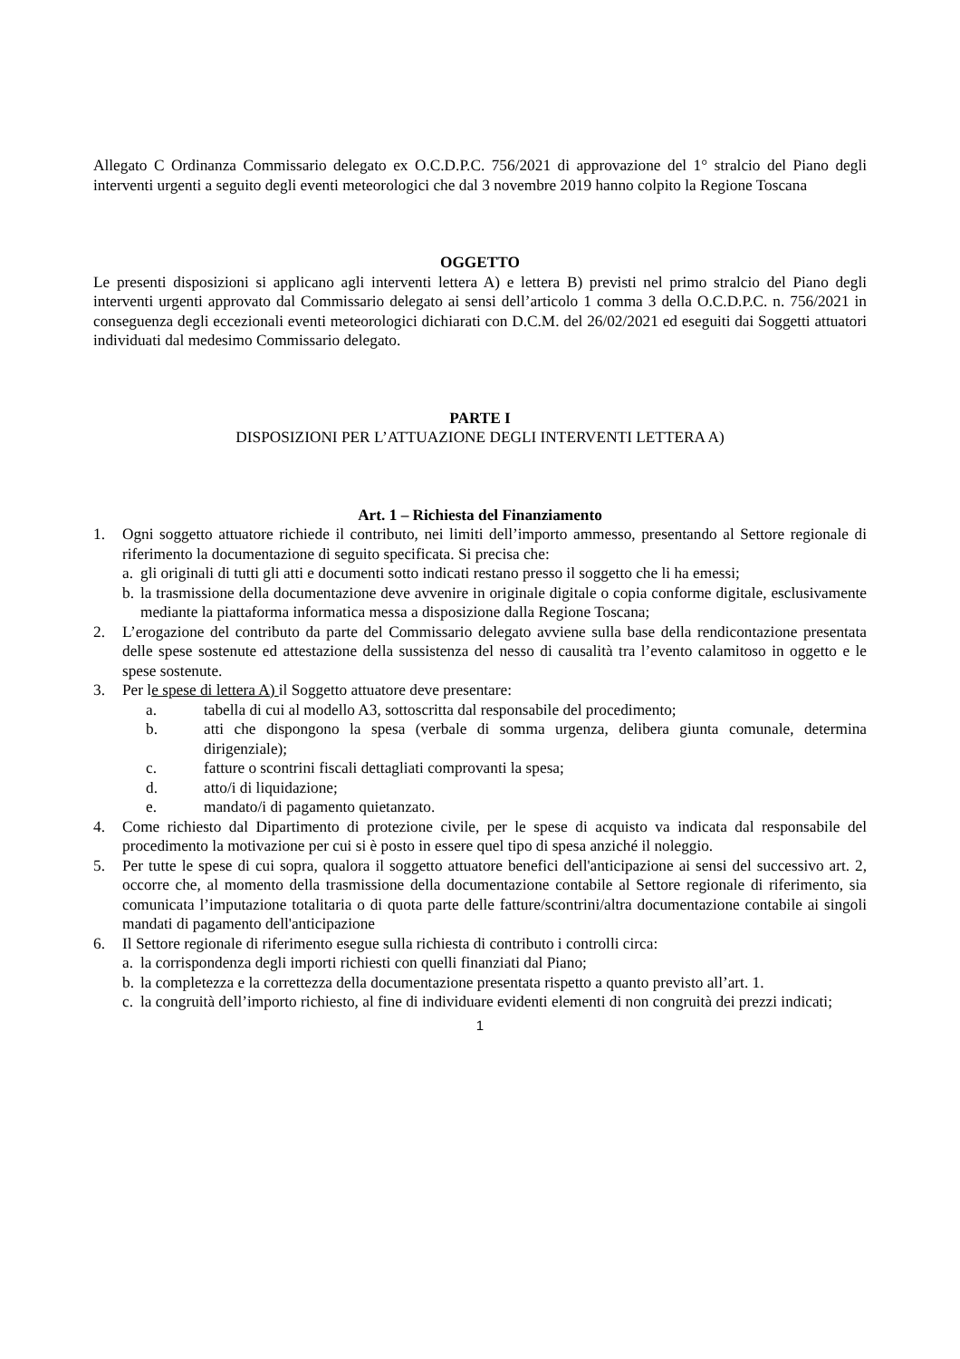Allegato C Ordinanza Commissario delegato ex O.C.D.P.C. 756/2021 di approvazione del 1° stralcio del Piano degli interventi urgenti a seguito degli eventi meteorologici che dal 3 novembre 2019 hanno colpito la Regione Toscana
OGGETTO
Le presenti disposizioni si applicano agli interventi lettera A) e lettera B) previsti nel primo stralcio del Piano degli interventi urgenti approvato dal Commissario delegato ai sensi dell’articolo 1 comma 3 della O.C.D.P.C. n. 756/2021 in conseguenza degli eccezionali eventi meteorologici dichiarati con D.C.M. del 26/02/2021 ed eseguiti dai Soggetti attuatori individuati dal medesimo Commissario delegato.
PARTE I
DISPOSIZIONI PER L’ATTUAZIONE DEGLI INTERVENTI LETTERA A)
Art. 1 – Richiesta del Finanziamento
1. Ogni soggetto attuatore richiede il contributo, nei limiti dell’importo ammesso, presentando al Settore regionale di riferimento la documentazione di seguito specificata. Si precisa che:
a. gli originali di tutti gli atti e documenti sotto indicati restano presso il soggetto che li ha emessi;
b. la trasmissione della documentazione deve avvenire in originale digitale o copia conforme digitale, esclusivamente mediante la piattaforma informatica messa a disposizione dalla Regione Toscana;
2. L’erogazione del contributo da parte del Commissario delegato avviene sulla base della rendicontazione presentata delle spese sostenute ed attestazione della sussistenza del nesso di causalità tra l’evento calamitoso in oggetto e le spese sostenute.
3. Per le spese di lettera A) il Soggetto attuatore deve presentare:
a. tabella di cui al modello A3, sottoscritta dal responsabile del procedimento;
b. atti che dispongono la spesa (verbale di somma urgenza, delibera giunta comunale, determina dirigenziale);
c. fatture o scontrini fiscali dettagliati comprovanti la spesa;
d. atto/i di liquidazione;
e. mandato/i di pagamento quietanzato.
4. Come richiesto dal Dipartimento di protezione civile, per le spese di acquisto va indicata dal responsabile del procedimento la motivazione per cui si è posto in essere quel tipo di spesa anziché il noleggio.
5. Per tutte le spese di cui sopra, qualora il soggetto attuatore benefici dell'anticipazione ai sensi del successivo art. 2, occorre che, al momento della trasmissione della documentazione contabile al Settore regionale di riferimento, sia comunicata l’imputazione totalitaria o di quota parte delle fatture/scontrini/altra documentazione contabile ai singoli mandati di pagamento dell'anticipazione
6. Il Settore regionale di riferimento esegue sulla richiesta di contributo i controlli circa:
a. la corrispondenza degli importi richiesti con quelli finanziati dal Piano;
b. la completezza e la correttezza della documentazione presentata rispetto a quanto previsto all’art. 1.
c. la congruità dell’importo richiesto, al fine di individuare evidenti elementi di non congruità dei prezzi indicati;
1